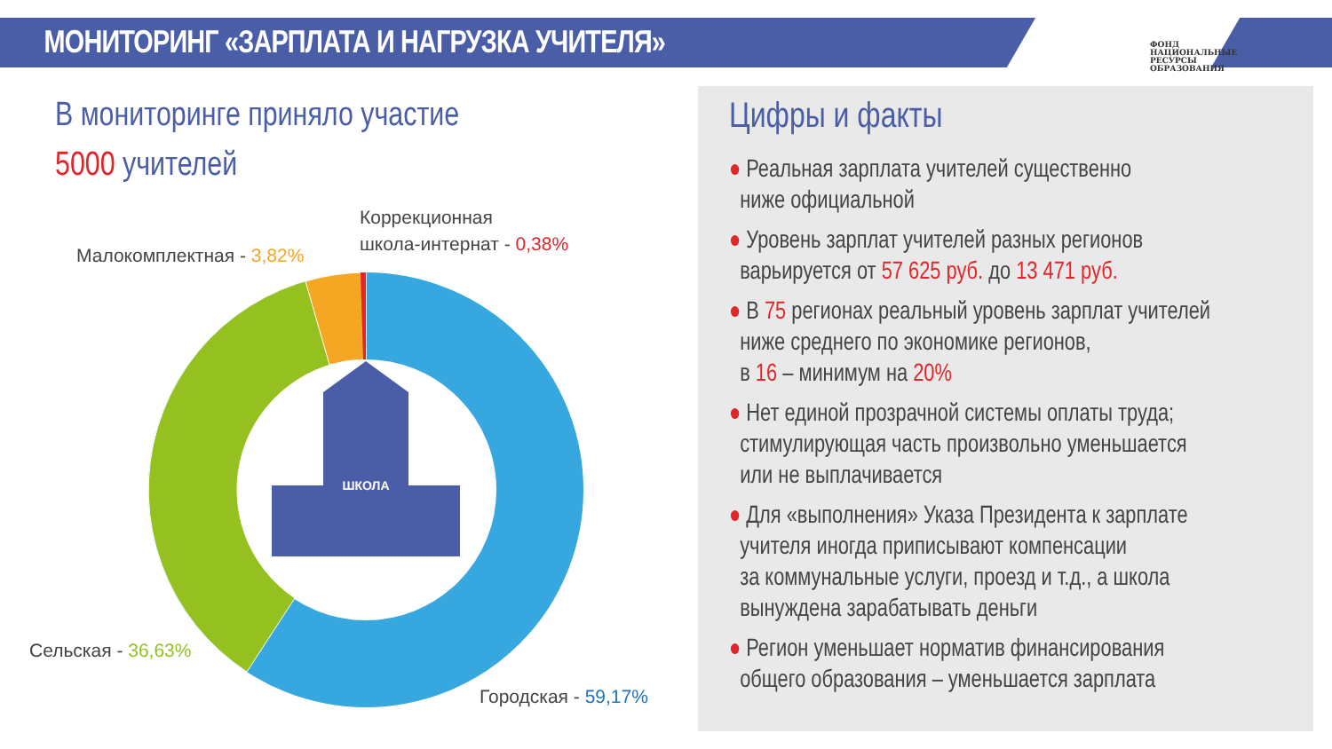МОНИТОРИНГ «ЗАРПЛАТА И НАГРУЗКА УЧИТЕЛЯ»
ФОНД
НАЦИОНАЛЬНЫЕ
РЕСУРСЫ
ОБРАЗОВАНИЯ
В мониторинге приняло участие
5000 учителей
Коррекционная
школа-интернат - 0,38%
Малокомплектная - 3,82%
Сельская - 36,63%
Городская - 59,17%
ШКОЛА
Цифры и факты
● Реальная зарплата учителей существенно
ниже официальной
● Уровень зарплат учителей разных регионов
варьируется от 57 625 руб. до 13 471 руб.
● В 75 регионах реальный уровень зарплат учителей
ниже среднего по экономике регионов,
в 16 – минимум на 20%
● Нет единой прозрачной системы оплаты труда;
стимулирующая часть произвольно уменьшается
или не выплачивается
● Для «выполнения» Указа Президента к зарплате
учителя иногда приписывают компенсации
за коммунальные услуги, проезд и т.д., а школа
вынуждена зарабатывать деньги
● Регион уменьшает норматив финансирования
общего образования – уменьшается зарплата